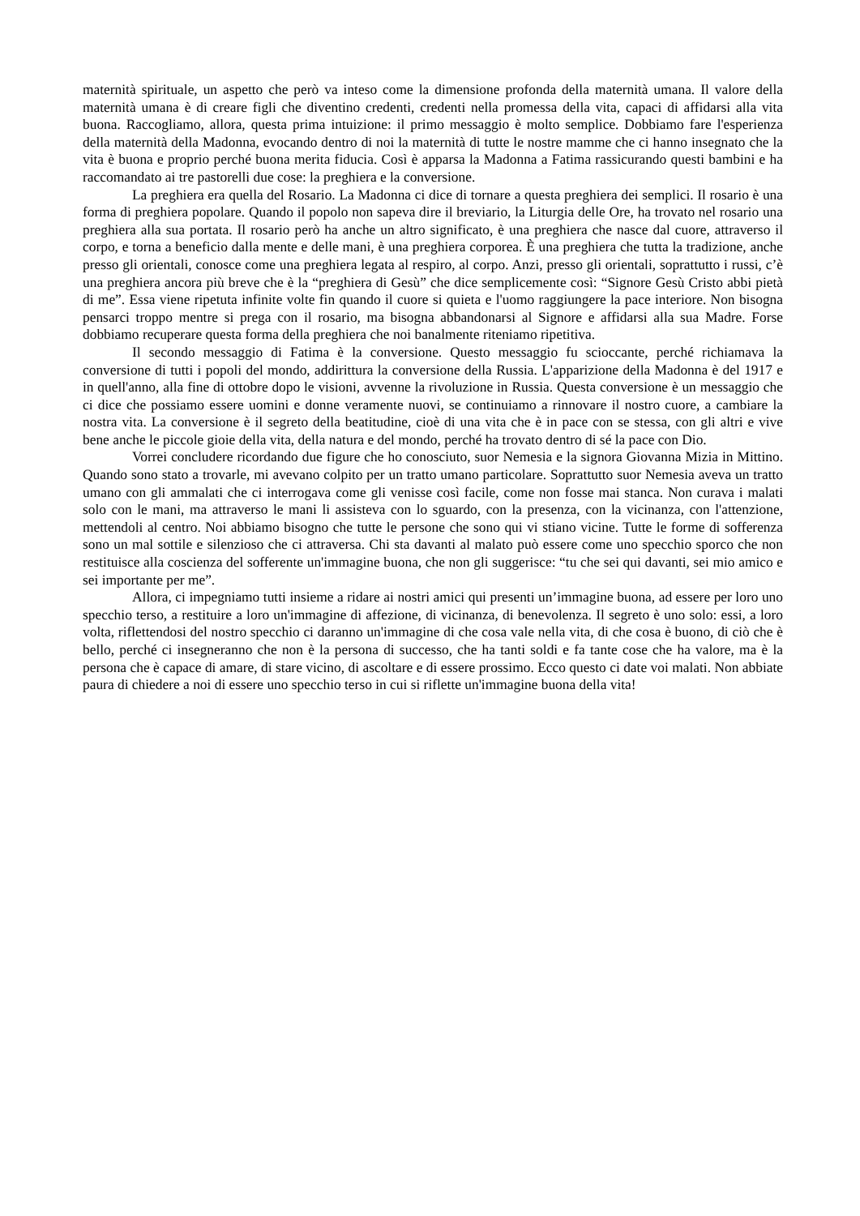maternità spirituale, un aspetto che però va inteso come la dimensione profonda della maternità umana. Il valore della maternità umana è di creare figli che diventino credenti, credenti nella promessa della vita, capaci di affidarsi alla vita buona. Raccogliamo, allora, questa prima intuizione: il primo messaggio è molto semplice. Dobbiamo fare l'esperienza della maternità della Madonna, evocando dentro di noi la maternità di tutte le nostre mamme che ci hanno insegnato che la vita è buona e proprio perché buona merita fiducia. Così è apparsa la Madonna a Fatima rassicurando questi bambini e ha raccomandato ai tre pastorelli due cose: la preghiera e la conversione.
La preghiera era quella del Rosario. La Madonna ci dice di tornare a questa preghiera dei semplici. Il rosario è una forma di preghiera popolare. Quando il popolo non sapeva dire il breviario, la Liturgia delle Ore, ha trovato nel rosario una preghiera alla sua portata. Il rosario però ha anche un altro significato, è una preghiera che nasce dal cuore, attraverso il corpo, e torna a beneficio dalla mente e delle mani, è una preghiera corporea. È una preghiera che tutta la tradizione, anche presso gli orientali, conosce come una preghiera legata al respiro, al corpo. Anzi, presso gli orientali, soprattutto i russi, c’è una preghiera ancora più breve che è la “preghiera di Gesù” che dice semplicemente così: “Signore Gesù Cristo abbi pietà di me”. Essa viene ripetuta infinite volte fin quando il cuore si quieta e l'uomo raggiungere la pace interiore. Non bisogna pensarci troppo mentre si prega con il rosario, ma bisogna abbandonarsi al Signore e affidarsi alla sua Madre. Forse dobbiamo recuperare questa forma della preghiera che noi banalmente riteniamo ripetitiva.
Il secondo messaggio di Fatima è la conversione. Questo messaggio fu scioccante, perché richiamava la conversione di tutti i popoli del mondo, addirittura la conversione della Russia. L'apparizione della Madonna è del 1917 e in quell'anno, alla fine di ottobre dopo le visioni, avvenne la rivoluzione in Russia. Questa conversione è un messaggio che ci dice che possiamo essere uomini e donne veramente nuovi, se continuiamo a rinnovare il nostro cuore, a cambiare la nostra vita. La conversione è il segreto della beatitudine, cioè di una vita che è in pace con se stessa, con gli altri e vive bene anche le piccole gioie della vita, della natura e del mondo, perché ha trovato dentro di sé la pace con Dio.
Vorrei concludere ricordando due figure che ho conosciuto, suor Nemesia e la signora Giovanna Mizia in Mittino. Quando sono stato a trovarle, mi avevano colpito per un tratto umano particolare. Soprattutto suor Nemesia aveva un tratto umano con gli ammalati che ci interrogava come gli venisse così facile, come non fosse mai stanca. Non curava i malati solo con le mani, ma attraverso le mani li assisteva con lo sguardo, con la presenza, con la vicinanza, con l'attenzione, mettendoli al centro. Noi abbiamo bisogno che tutte le persone che sono qui vi stiano vicine. Tutte le forme di sofferenza sono un mal sottile e silenzioso che ci attraversa. Chi sta davanti al malato può essere come uno specchio sporco che non restituisce alla coscienza del sofferente un'immagine buona, che non gli suggerisce: “tu che sei qui davanti, sei mio amico e sei importante per me”.
Allora, ci impegniamo tutti insieme a ridare ai nostri amici qui presenti un’immagine buona, ad essere per loro uno specchio terso, a restituire a loro un'immagine di affezione, di vicinanza, di benevolenza. Il segreto è uno solo: essi, a loro volta, riflettendosi del nostro specchio ci daranno un'immagine di che cosa vale nella vita, di che cosa è buono, di ciò che è bello, perché ci insegneranno che non è la persona di successo, che ha tanti soldi e fa tante cose che ha valore, ma è la persona che è capace di amare, di stare vicino, di ascoltare e di essere prossimo. Ecco questo ci date voi malati. Non abbiate paura di chiedere a noi di essere uno specchio terso in cui si riflette un'immagine buona della vita!